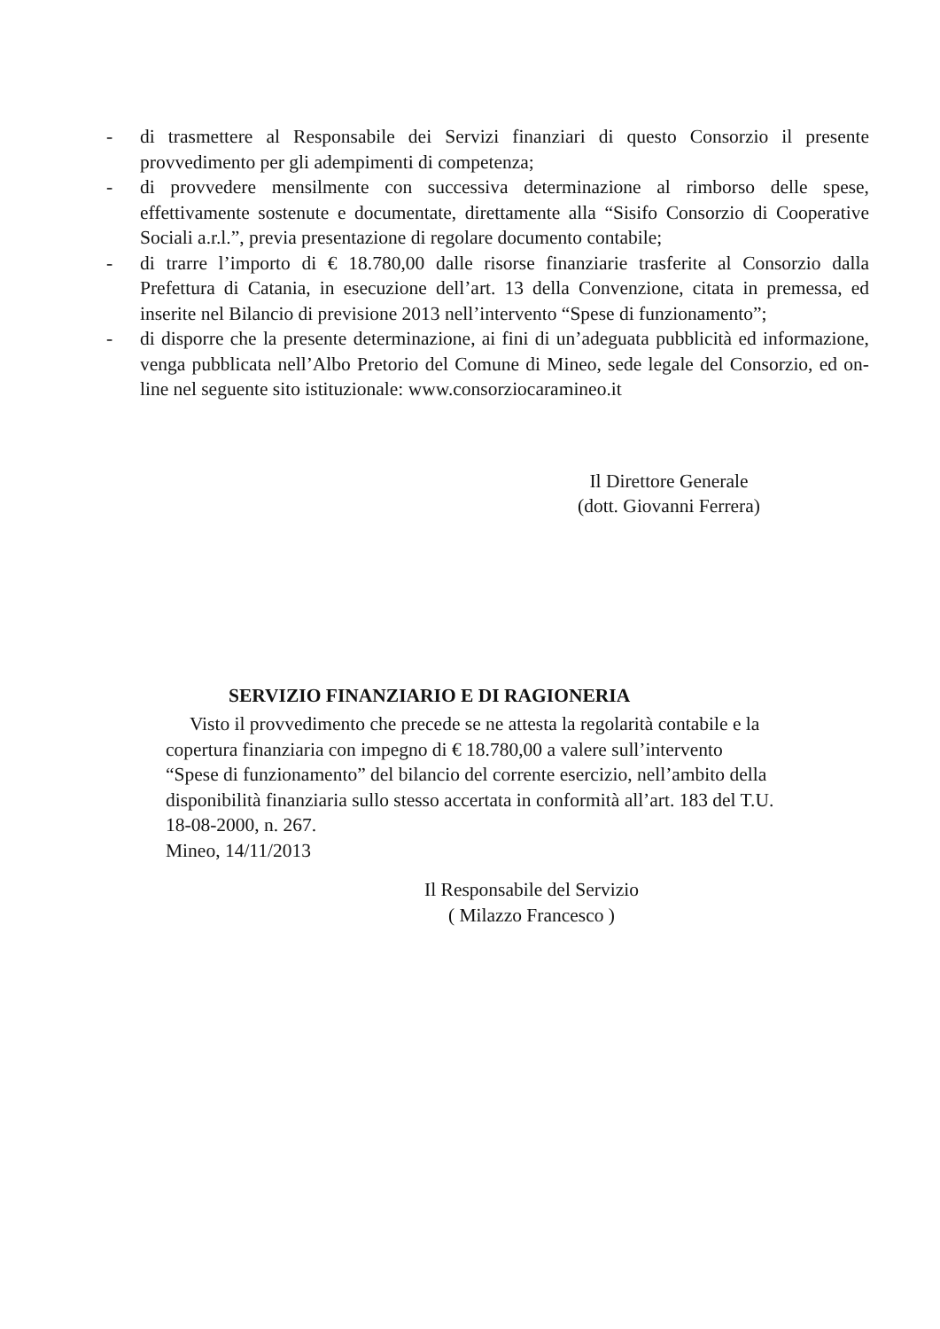- di trasmettere al Responsabile dei Servizi finanziari di questo Consorzio il presente provvedimento per gli adempimenti di competenza;
- di provvedere mensilmente con successiva determinazione al rimborso delle spese, effettivamente sostenute e documentate, direttamente alla “Sisifo Consorzio di Cooperative Sociali a.r.l.”, previa presentazione di regolare documento contabile;
- di trarre l’importo di € 18.780,00 dalle risorse finanziarie trasferite al Consorzio dalla Prefettura di Catania, in esecuzione dell’art. 13 della Convenzione, citata in premessa, ed inserite nel Bilancio di previsione 2013 nell’intervento “Spese di funzionamento”;
- di disporre che la presente determinazione, ai fini di un’adeguata pubblicità ed informazione, venga pubblicata nell’Albo Pretorio del Comune di Mineo, sede legale del Consorzio, ed on-line nel seguente sito istituzionale: www.consorziocaramineo.it
Il Direttore Generale
(dott. Giovanni Ferrera)
SERVIZIO FINANZIARIO E DI RAGIONERIA
Visto il provvedimento che precede se ne attesta la regolarità contabile e la copertura finanziaria con impegno di € 18.780,00 a valere sull’intervento “Spese di funzionamento” del bilancio del corrente esercizio, nell’ambito della disponibilità finanziaria sullo stesso accertata in conformità all’art. 183 del T.U. 18-08-2000, n. 267.
Mineo, 14/11/2013
Il Responsabile del Servizio
( Milazzo Francesco )